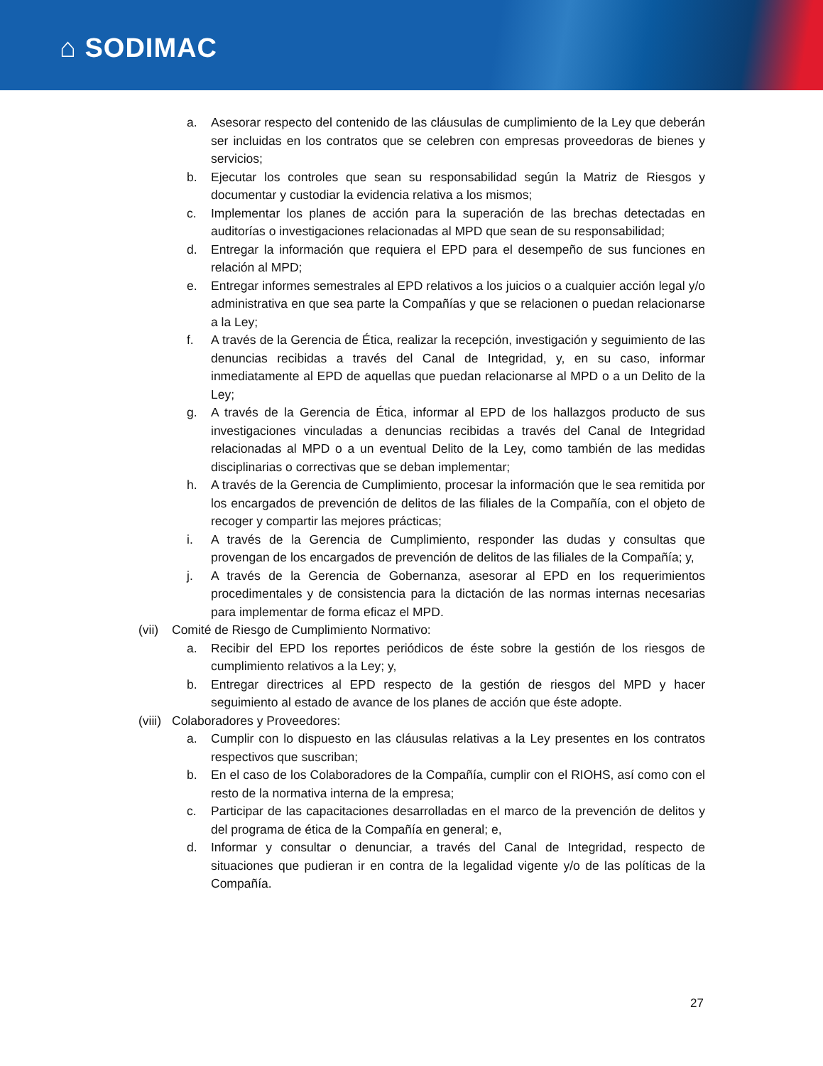⌂ SODIMAC
a. Asesorar respecto del contenido de las cláusulas de cumplimiento de la Ley que deberán ser incluidas en los contratos que se celebren con empresas proveedoras de bienes y servicios;
b. Ejecutar los controles que sean su responsabilidad según la Matriz de Riesgos y documentar y custodiar la evidencia relativa a los mismos;
c. Implementar los planes de acción para la superación de las brechas detectadas en auditorías o investigaciones relacionadas al MPD que sean de su responsabilidad;
d. Entregar la información que requiera el EPD para el desempeño de sus funciones en relación al MPD;
e. Entregar informes semestrales al EPD relativos a los juicios o a cualquier acción legal y/o administrativa en que sea parte la Compañías y que se relacionen o puedan relacionarse a la Ley;
f. A través de la Gerencia de Ética, realizar la recepción, investigación y seguimiento de las denuncias recibidas a través del Canal de Integridad, y, en su caso, informar inmediatamente al EPD de aquellas que puedan relacionarse al MPD o a un Delito de la Ley;
g. A través de la Gerencia de Ética, informar al EPD de los hallazgos producto de sus investigaciones vinculadas a denuncias recibidas a través del Canal de Integridad relacionadas al MPD o a un eventual Delito de la Ley, como también de las medidas disciplinarias o correctivas que se deban implementar;
h. A través de la Gerencia de Cumplimiento, procesar la información que le sea remitida por los encargados de prevención de delitos de las filiales de la Compañía, con el objeto de recoger y compartir las mejores prácticas;
i. A través de la Gerencia de Cumplimiento, responder las dudas y consultas que provengan de los encargados de prevención de delitos de las filiales de la Compañía; y,
j. A través de la Gerencia de Gobernanza, asesorar al EPD en los requerimientos procedimentales y de consistencia para la dictación de las normas internas necesarias para implementar de forma eficaz el MPD.
(vii) Comité de Riesgo de Cumplimiento Normativo:
a. Recibir del EPD los reportes periódicos de éste sobre la gestión de los riesgos de cumplimiento relativos a la Ley; y,
b. Entregar directrices al EPD respecto de la gestión de riesgos del MPD y hacer seguimiento al estado de avance de los planes de acción que éste adopte.
(viii) Colaboradores y Proveedores:
a. Cumplir con lo dispuesto en las cláusulas relativas a la Ley presentes en los contratos respectivos que suscriban;
b. En el caso de los Colaboradores de la Compañía, cumplir con el RIOHS, así como con el resto de la normativa interna de la empresa;
c. Participar de las capacitaciones desarrolladas en el marco de la prevención de delitos y del programa de ética de la Compañía en general; e,
d. Informar y consultar o denunciar, a través del Canal de Integridad, respecto de situaciones que pudieran ir en contra de la legalidad vigente y/o de las políticas de la Compañía.
27